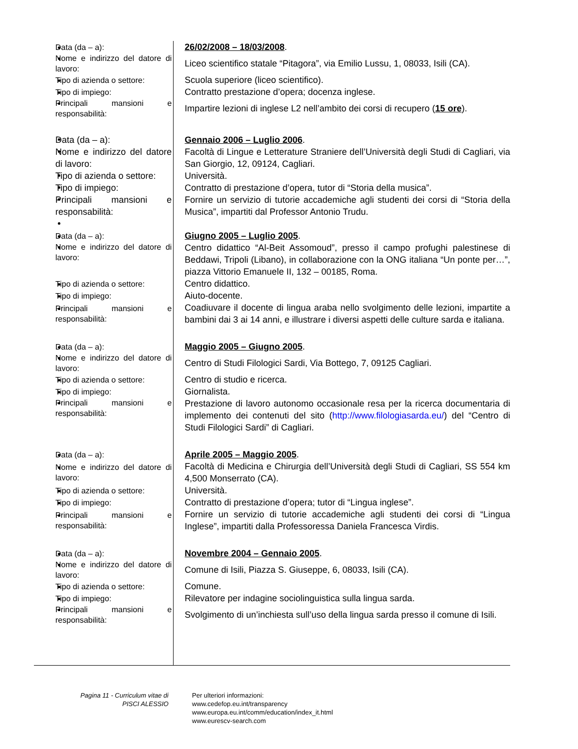Data (da – a):
26/02/2008 – 18/03/2008.
Nome e indirizzo del datore di lavoro:
Liceo scientifico statale “Pitagora”, via Emilio Lussu, 1, 08033, Isili (CA).
Tipo di azienda o settore:
Scuola superiore (liceo scientifico).
Tipo di impiego:
Contratto prestazione d’opera; docenza inglese.
Principali mansioni e responsabilità:
Impartire lezioni di inglese L2 nell’ambito dei corsi di recupero (15 ore).
Data (da – a): Gennaio 2006 – Luglio 2006.
Nome e indirizzo del datore di lavoro:
Facoltà di Lingue e Letterature Straniere dell’Università degli Studi di Cagliari, via San Giorgio, 12, 09124, Cagliari.
Tipo di azienda o settore:
Università.
Tipo di impiego:
Contratto di prestazione d’opera, tutor di “Storia della musica”.
Principali mansioni e responsabilità:
Fornire un servizio di tutorie accademiche agli studenti dei corsi di “Storia della Musica”, impartiti dal Professor Antonio Trudu.
Data (da – a):
Giugno 2005 – Luglio 2005.
Nome e indirizzo del datore di lavoro:
Centro didattico “Al-Beit Assomoud”, presso il campo profughi palestinese di Beddawi, Tripoli (Libano), in collaborazione con la ONG italiana “Un ponte per…”, piazza Vittorio Emanuele II, 132 – 00185, Roma.
Tipo di azienda o settore:
Centro didattico.
Tipo di impiego:
Aiuto-docente.
Principali mansioni e responsabilità:
Coadiuvare il docente di lingua araba nello svolgimento delle lezioni, impartite a bambini dai 3 ai 14 anni, e illustrare i diversi aspetti delle culture sarda e italiana.
Data (da – a):
Maggio 2005 – Giugno 2005.
Nome e indirizzo del datore di lavoro:
Centro di Studi Filologici Sardi, Via Bottego, 7, 09125 Cagliari.
Tipo di azienda o settore:
Centro di studio e ricerca.
Tipo di impiego:
Giornalista.
Principali mansioni e responsabilità:
Prestazione di lavoro autonomo occasionale resa per la ricerca documentaria di implemento dei contenuti del sito (http://www.filologiasarda.eu/) del “Centro di Studi Filologici Sardi” di Cagliari.
Data (da – a):
Aprile 2005 – Maggio 2005.
Nome e indirizzo del datore di lavoro:
Facoltà di Medicina e Chirurgia dell’Università degli Studi di Cagliari, SS 554 km 4,500 Monserrato (CA).
Tipo di azienda o settore:
Università.
Tipo di impiego:
Contratto di prestazione d’opera; tutor di “Lingua inglese”.
Principali mansioni e responsabilità:
Fornire un servizio di tutorie accademiche agli studenti dei corsi di “Lingua Inglese”, impartiti dalla Professoressa Daniela Francesca Virdis.
Data (da – a):
Novembre 2004 – Gennaio 2005.
Nome e indirizzo del datore di lavoro:
Comune di Isili, Piazza S. Giuseppe, 6, 08033, Isili (CA).
Tipo di azienda o settore:
Comune.
Tipo di impiego:
Rilevatore per indagine sociolinguistica sulla lingua sarda.
Principali mansioni e responsabilità:
Svolgimento di un’inchiesta sull’uso della lingua sarda presso il comune di Isili.
Pagina 11 - Curriculum vitae di PISCI ALESSIO
Per ulteriori informazioni:
www.cedefop.eu.int/transparency
www.europa.eu.int/comm/education/index_it.html
www.eurescv-search.com